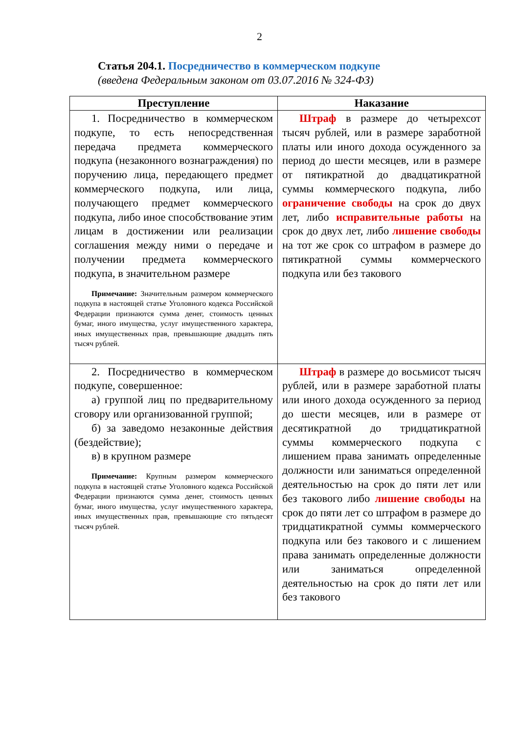2
Статья 204.1. Посредничество в коммерческом подкупе
(введена Федеральным законом от 03.07.2016 № 324-ФЗ)
| Преступление | Наказание |
| --- | --- |
| 1. Посредничество в коммерческом подкупе, то есть непосредственная передача предмета коммерческого подкупа (незаконного вознаграждения) по поручению лица, передающего предмет коммерческого подкупа, или лица, получающего предмет коммерческого подкупа, либо иное способствование этим лицам в достижении или реализации соглашения между ними о передаче и получении предмета коммерческого подкупа, в значительном размере Примечание: Значительным размером коммерческого подкупа в настоящей статье Уголовного кодекса Российской Федерации признаются сумма денег, стоимость ценных бумаг, иного имущества, услуг имущественного характера, иных имущественных прав, превышающие двадцать пять тысяч рублей. | Штраф в размере до четырехсот тысяч рублей, или в размере заработной платы или иного дохода осужденного за период до шести месяцев, или в размере от пятикратной до двадцатикратной суммы коммерческого подкупа, либо ограничение свободы на срок до двух лет, либо исправительные работы на срок до двух лет, либо лишение свободы на тот же срок со штрафом в размере до пятикратной суммы коммерческого подкупа или без такового |
| 2. Посредничество в коммерческом подкупе, совершенное: а) группой лиц по предварительному сговору или организованной группой; б) за заведомо незаконные действия (бездействие); в) в крупном размере Примечание: Крупным размером коммерческого подкупа в настоящей статье Уголовного кодекса Российской Федерации признаются сумма денег, стоимость ценных бумаг, иного имущества, услуг имущественного характера, иных имущественных прав, превышающие сто пятьдесят тысяч рублей. | Штраф в размере до восьмисот тысяч рублей, или в размере заработной платы или иного дохода осужденного за период до шести месяцев, или в размере от десятикратной до тридцатикратной суммы коммерческого подкупа с лишением права занимать определенные должности или заниматься определенной деятельностью на срок до пяти лет или без такового либо лишение свободы на срок до пяти лет со штрафом в размере до тридцатикратной суммы коммерческого подкупа или без такового и с лишением права занимать определенные должности или заниматься определенной деятельностью на срок до пяти лет или без такового |